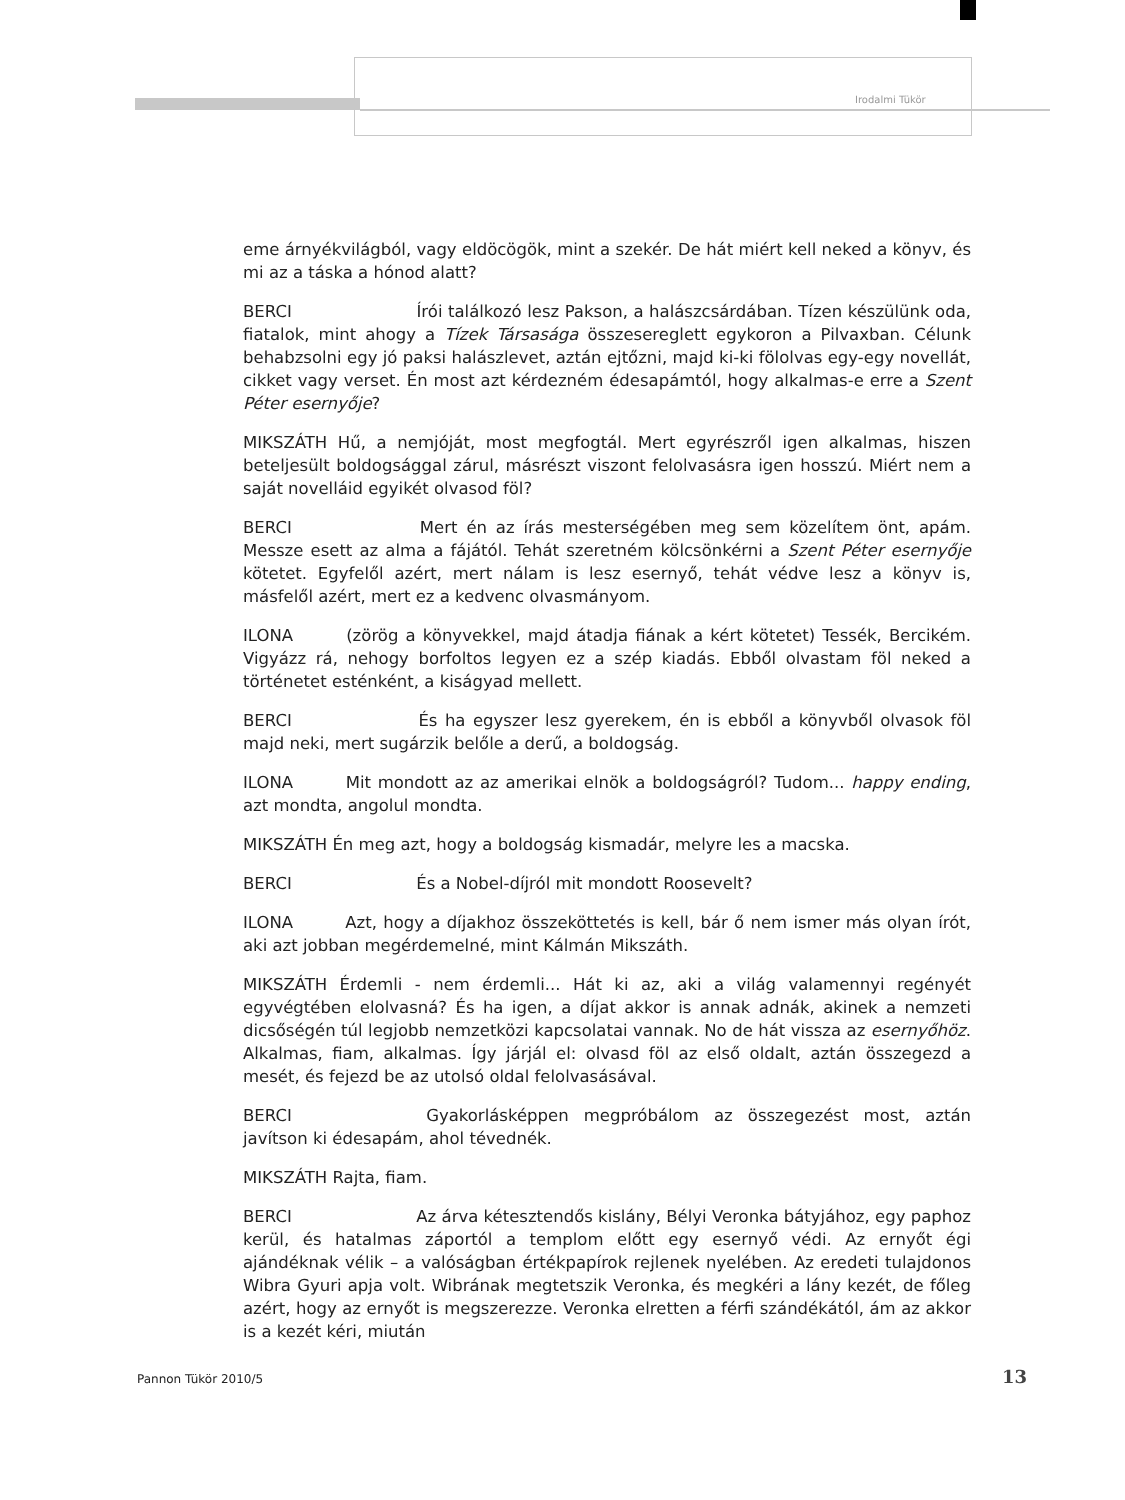Irodalmi Tükör
eme árnyékvilágból, vagy eldöcögök, mint a szekér. De hát miért kell neked a könyv, és mi az a táska a hónod alatt?
BERCI Írói találkozó lesz Pakson, a halászcsárdában. Tízen készülünk oda, fiatalok, mint ahogy a Tízek Társasága összesereglett egykoron a Pilvaxban. Célunk behabzsolni egy jó paksi halászlevet, aztán ejtőzni, majd ki-ki fölolvas egy-egy novellát, cikket vagy verset. Én most azt kérdezném édesapámtól, hogy alkalmas-e erre a Szent Péter esernyője?
MIKSZÁTH Hű, a nemjóját, most megfogtál. Mert egyrészről igen alkalmas, hiszen beteljesült boldogsággal zárul, másrészt viszont felolvasásra igen hosszú. Miért nem a saját novelláid egyikét olvasod föl?
BERCI Mert én az írás mesterségében meg sem közelítem önt, apám. Messze esett az alma a fájától. Tehát szeretném kölcsönkérni a Szent Péter esernyője kötetet. Egyfelől azért, mert nálam is lesz esernyő, tehát védve lesz a könyv is, másfelől azért, mert ez a kedvenc olvasmányom.
ILONA (zörög a könyvekkel, majd átadja fiának a kért kötetet) Tessék, Bercikém. Vigyázz rá, nehogy borfoltos legyen ez a szép kiadás. Ebből olvastam föl neked a történetet esténként, a kiságyad mellett.
BERCI És ha egyszer lesz gyerekem, én is ebből a könyvből olvasok föl majd neki, mert sugárzik belőle a derű, a boldogság.
ILONA Mit mondott az az amerikai elnök a boldogságról? Tudom... happy ending, azt mondta, angolul mondta.
MIKSZÁTH Én meg azt, hogy a boldogság kismadár, melyre les a macska.
BERCI És a Nobel-díjról mit mondott Roosevelt?
ILONA Azt, hogy a díjakhoz összeköttetés is kell, bár ő nem ismer más olyan írót, aki azt jobban megérdemelné, mint Kálmán Mikszáth.
MIKSZÁTH Érdemli - nem érdemli... Hát ki az, aki a világ valamennyi regényét egyvégtében elolvasná? És ha igen, a díjat akkor is annak adnák, akinek a nemzeti dicsőségén túl legjobb nemzetközi kapcsolatai vannak. No de hát vissza az esernyőhöz. Alkalmas, fiam, alkalmas. Így járjál el: olvasd föl az első oldalt, aztán összegezd a mesét, és fejezd be az utolsó oldal felolvasásával.
BERCI Gyakorlásképpen megpróbálom az összegezést most, aztán javítson ki édesapám, ahol tévednék.
MIKSZÁTH Rajta, fiam.
BERCI Az árva kétesztendős kislány, Bélyi Veronka bátyjához, egy paphoz kerül, és hatalmas záportól a templom előtt egy esernyő védi. Az ernyőt égi ajándéknak vélik – a valóságban értékpapírok rejlenek nyelében. Az eredeti tulajdonos Wibra Gyuri apja volt. Wibrának megtetszik Veronka, és megkéri a lány kezét, de főleg azért, hogy az ernyőt is megszerezze. Veronka elretten a férfi szándékától, ám az akkor is a kezét kéri, miután
Pannon Tükör 2010/5 13